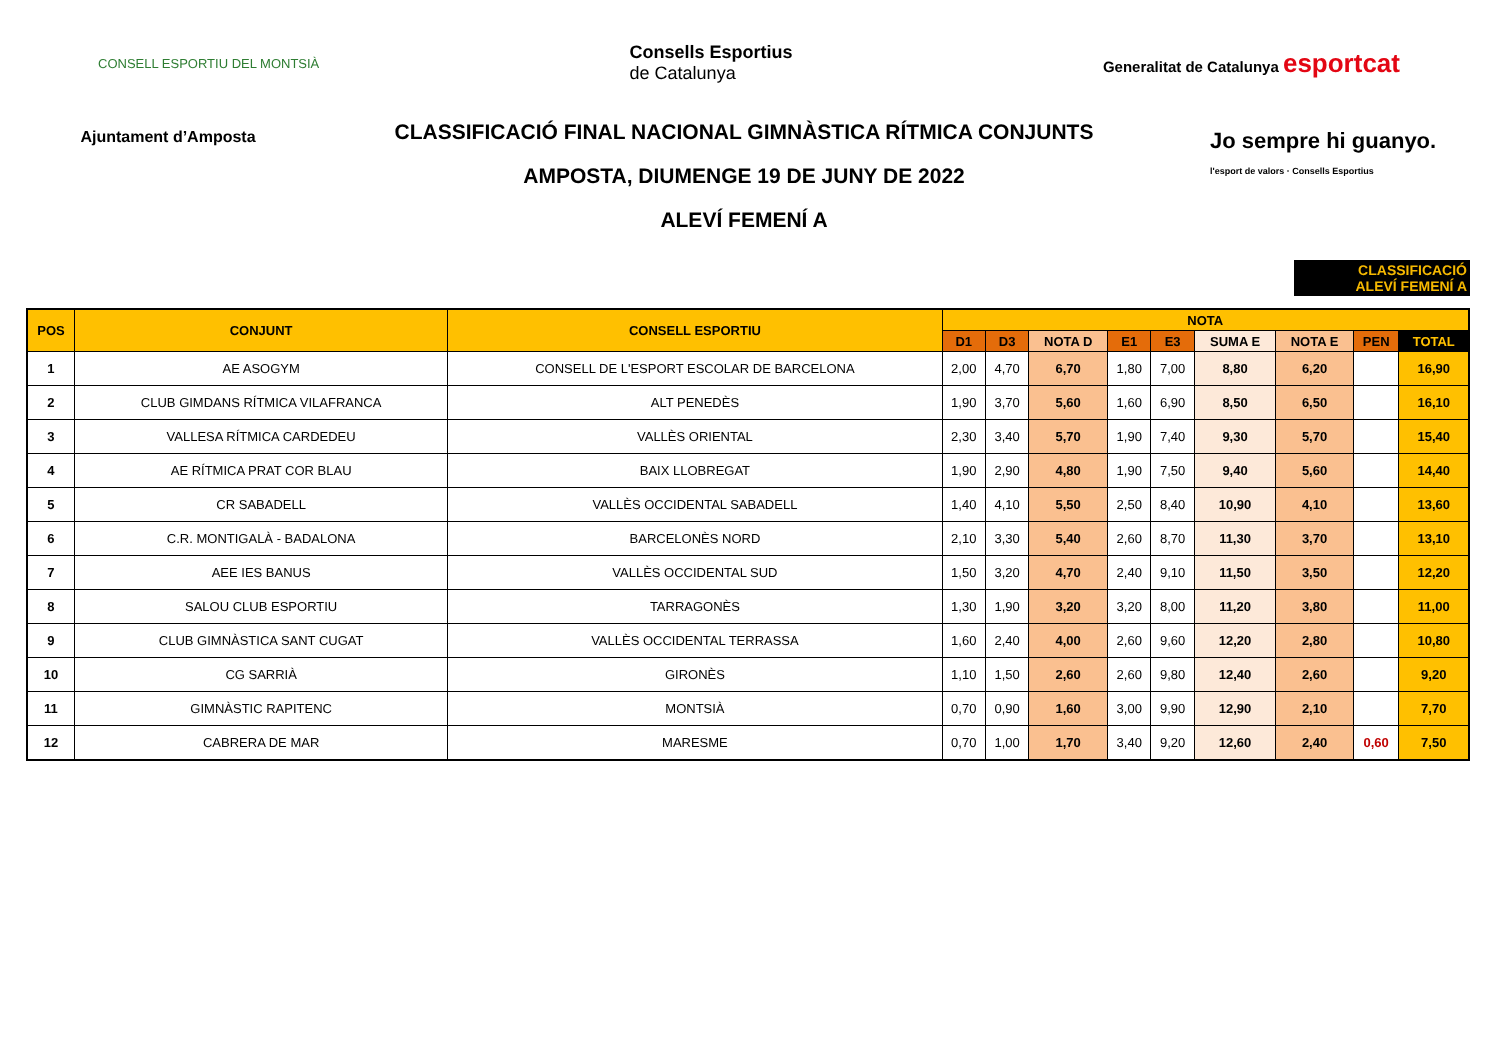CONSELL ESPORTIU DEL MONTSIÀ
Consells Esportius
de Catalunya
Generalitat de Catalunya esportcat
Ajuntament d’Amposta
CLASSIFICACIÓ FINAL NACIONAL GIMNÀSTICA RÍTMICA CONJUNTS
AMPOSTA, DIUMENGE 19 DE JUNY DE 2022
ALEVÍ FEMENÍ A
Jo sempre hi guanyo.
l'esport de valors · Consells Esportius
CLASSIFICACIÓ
ALEVÍ FEMENÍ A
| POS | CONJUNT | CONSELL ESPORTIU | NOTA | | | | | | | | |
| --- | --- | --- | --- | --- | --- | --- | --- | --- | --- | --- | --- |
| | | | D1 | D3 | NOTA D | E1 | E3 | SUMA E | NOTA E | PEN | TOTAL |
| 1 | AE ASOGYM | CONSELL DE L'ESPORT ESCOLAR DE BARCELONA | 2,00 | 4,70 | 6,70 | 1,80 | 7,00 | 8,80 | 6,20 | | 16,90 |
| 2 | CLUB GIMDANS RÍTMICA VILAFRANCA | ALT PENEDÈS | 1,90 | 3,70 | 5,60 | 1,60 | 6,90 | 8,50 | 6,50 | | 16,10 |
| 3 | VALLESA RÍTMICA CARDEDEU | VALLÈS ORIENTAL | 2,30 | 3,40 | 5,70 | 1,90 | 7,40 | 9,30 | 5,70 | | 15,40 |
| 4 | AE RÍTMICA PRAT COR BLAU | BAIX LLOBREGAT | 1,90 | 2,90 | 4,80 | 1,90 | 7,50 | 9,40 | 5,60 | | 14,40 |
| 5 | CR SABADELL | VALLÈS OCCIDENTAL SABADELL | 1,40 | 4,10 | 5,50 | 2,50 | 8,40 | 10,90 | 4,10 | | 13,60 |
| 6 | C.R. MONTIGALÀ - BADALONA | BARCELONÈS NORD | 2,10 | 3,30 | 5,40 | 2,60 | 8,70 | 11,30 | 3,70 | | 13,10 |
| 7 | AEE IES BANUS | VALLÈS OCCIDENTAL SUD | 1,50 | 3,20 | 4,70 | 2,40 | 9,10 | 11,50 | 3,50 | | 12,20 |
| 8 | SALOU CLUB ESPORTIU | TARRAGONÈS | 1,30 | 1,90 | 3,20 | 3,20 | 8,00 | 11,20 | 3,80 | | 11,00 |
| 9 | CLUB GIMNÀSTICA SANT CUGAT | VALLÈS OCCIDENTAL TERRASSA | 1,60 | 2,40 | 4,00 | 2,60 | 9,60 | 12,20 | 2,80 | | 10,80 |
| 10 | CG SARRIÀ | GIRONÈS | 1,10 | 1,50 | 2,60 | 2,60 | 9,80 | 12,40 | 2,60 | | 9,20 |
| 11 | GIMNÀSTIC RAPITENC | MONTSIÀ | 0,70 | 0,90 | 1,60 | 3,00 | 9,90 | 12,90 | 2,10 | | 7,70 |
| 12 | CABRERA DE MAR | MARESME | 0,70 | 1,00 | 1,70 | 3,40 | 9,20 | 12,60 | 2,40 | 0,60 | 7,50 |